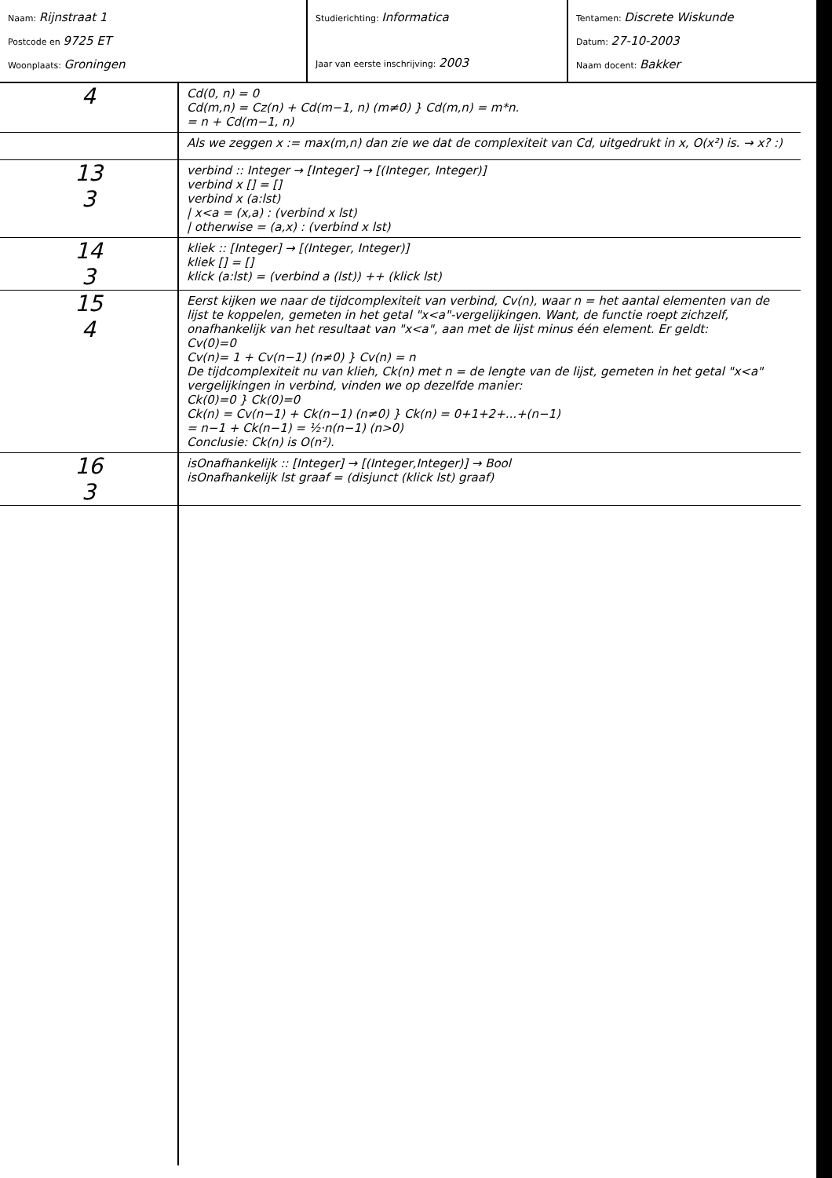Naam: Rijnstraat 1
Postcode en 9725 ET
Woonplaats: Groningen
Studierichting: Informatica
Jaar van eerste inschrijving: 2003
Tentamen: Discrete Wiskunde
Datum: 27-10-2003
Naam docent: Bakker
4
Cd(0, n) = 0
Cd(m,n) = Cz(n) + Cd(m−1, n) (m≠0) } Cd(m,n) = m*n.
= n + Cd(m−1, n)
Als we zeggen x := max(m,n) dan zie we dat de complexiteit van Cd, uitgedrukt in x, O(x²) is. → x? :)
13
3
verbind :: Integer → [Integer] → [(Integer, Integer)]
verbind x [] = []
verbind x (a:lst)
| x<a = (x,a) : (verbind x lst)
| otherwise = (a,x) : (verbind x lst)
14
3
kliek :: [Integer] → [(Integer, Integer)]
kliek [] = []
klick (a:lst) = (verbind a (lst)) ++ (klick lst)
15
4
Eerst kijken we naar de tijdcomplexiteit van verbind, Cv(n), waar n = het aantal elementen van de lijst te koppelen, gemeten in het getal "x<a"-vergelijkingen. Want, de functie roept zichzelf, onafhankelijk van het resultaat van "x<a", aan met de lijst minus één element. Er geldt:
Cv(0)=0
Cv(n)= 1 + Cv(n−1) (n≠0) } Cv(n) = n
De tijdcomplexiteit nu van klieh, Ck(n) met n = de lengte van de lijst, gemeten in het getal "x<a" vergelijkingen in verbind, vinden we op dezelfde manier:
Ck(0)=0 } Ck(0)=0
Ck(n) = Cv(n−1) + Ck(n−1) (n≠0) } Ck(n) = 0+1+2+...+(n−1)
= n−1 + Ck(n−1) = ½·n(n−1) (n>0)
Conclusie: Ck(n) is O(n²).
16
3
isOnafhankelijk :: [Integer] → [(Integer,Integer)] → Bool
isOnafhankelijk lst graaf = (disjunct (klick lst) graaf)